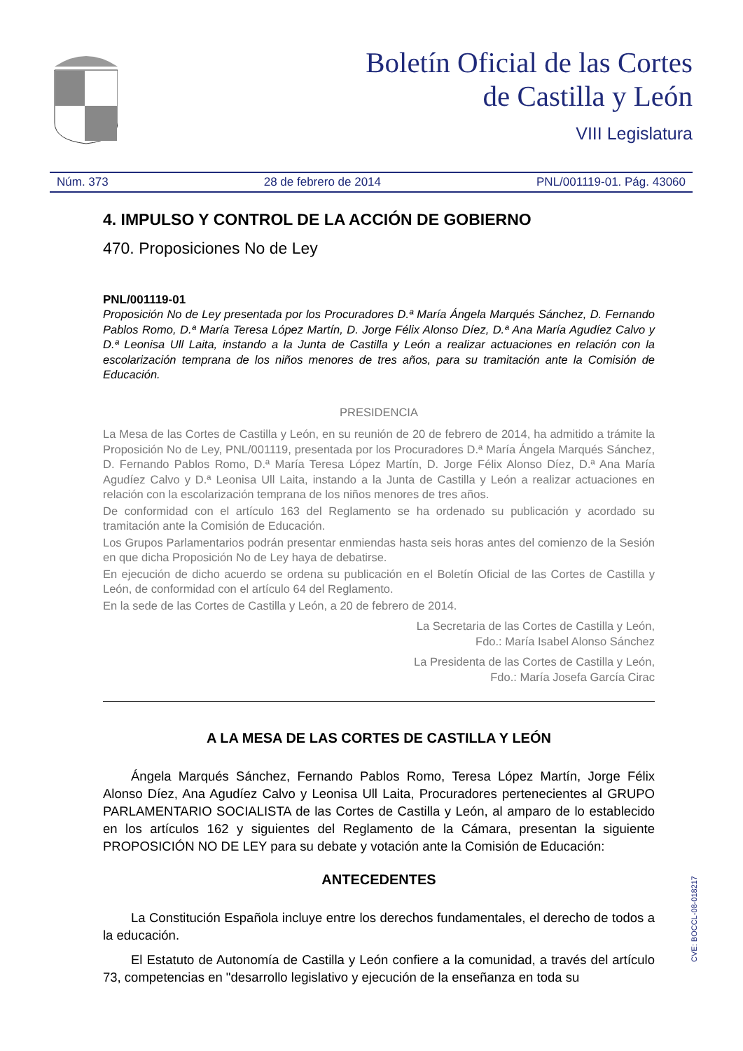Boletín Oficial de las Cortes
de Castilla y León
VIII Legislatura
Núm. 373 28 de febrero de 2014 PNL/001119-01. Pág. 43060
4. IMPULSO Y CONTROL DE LA ACCIÓN DE GOBIERNO
470. Proposiciones No de Ley
PNL/001119-01
Proposición No de Ley presentada por los Procuradores D.ª María Ángela Marqués Sánchez, D. Fernando Pablos Romo, D.ª María Teresa López Martín, D. Jorge Félix Alonso Díez, D.ª Ana María Agudíez Calvo y D.ª Leonisa Ull Laita, instando a la Junta de Castilla y León a realizar actuaciones en relación con la escolarización temprana de los niños menores de tres años, para su tramitación ante la Comisión de Educación.
PRESIDENCIA
La Mesa de las Cortes de Castilla y León, en su reunión de 20 de febrero de 2014, ha admitido a trámite la Proposición No de Ley, PNL/001119, presentada por los Procuradores D.ª María Ángela Marqués Sánchez, D. Fernando Pablos Romo, D.ª María Teresa López Martín, D. Jorge Félix Alonso Díez, D.ª Ana María Agudíez Calvo y D.ª Leonisa Ull Laita, instando a la Junta de Castilla y León a realizar actuaciones en relación con la escolarización temprana de los niños menores de tres años.
De conformidad con el artículo 163 del Reglamento se ha ordenado su publicación y acordado su tramitación ante la Comisión de Educación.
Los Grupos Parlamentarios podrán presentar enmiendas hasta seis horas antes del comienzo de la Sesión en que dicha Proposición No de Ley haya de debatirse.
En ejecución de dicho acuerdo se ordena su publicación en el Boletín Oficial de las Cortes de Castilla y León, de conformidad con el artículo 64 del Reglamento.
En la sede de las Cortes de Castilla y León, a 20 de febrero de 2014.
La Secretaria de las Cortes de Castilla y León,
Fdo.: María Isabel Alonso Sánchez
La Presidenta de las Cortes de Castilla y León,
Fdo.: María Josefa García Cirac
A LA MESA DE LAS CORTES DE CASTILLA Y LEÓN
Ángela Marqués Sánchez, Fernando Pablos Romo, Teresa López Martín, Jorge Félix Alonso Díez, Ana Agudíez Calvo y Leonisa Ull Laita, Procuradores pertenecientes al GRUPO PARLAMENTARIO SOCIALISTA de las Cortes de Castilla y León, al amparo de lo establecido en los artículos 162 y siguientes del Reglamento de la Cámara, presentan la siguiente PROPOSICIÓN NO DE LEY para su debate y votación ante la Comisión de Educación:
ANTECEDENTES
La Constitución Española incluye entre los derechos fundamentales, el derecho de todos a la educación.
El Estatuto de Autonomía de Castilla y León confiere a la comunidad, a través del artículo 73, competencias en "desarrollo legislativo y ejecución de la enseñanza en toda su
CVE: BOCCL-08-018217